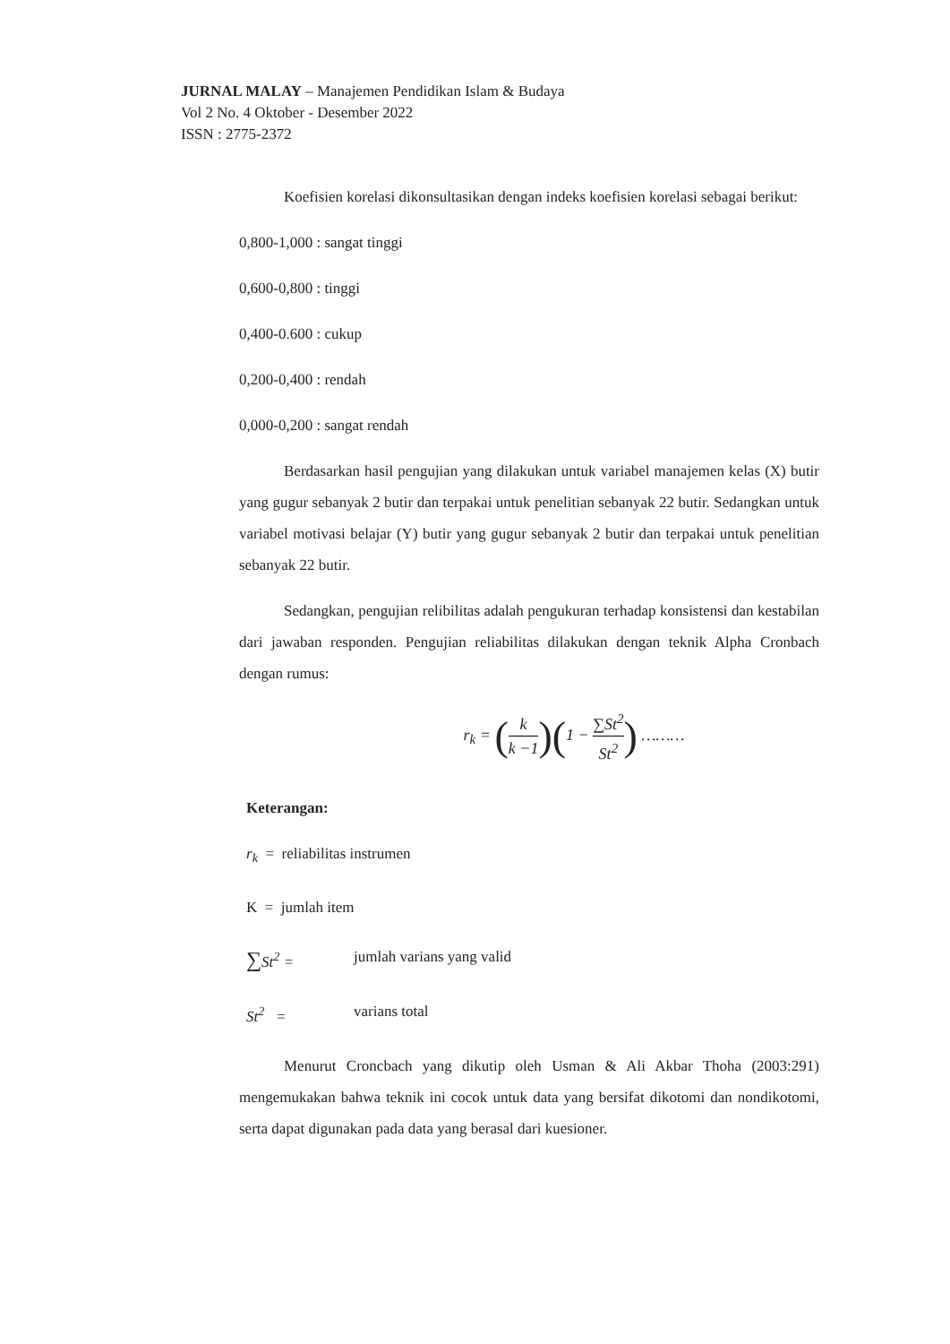JURNAL MALAY – Manajemen Pendidikan Islam & Budaya
Vol 2 No. 4 Oktober - Desember 2022
ISSN : 2775-2372
Koefisien korelasi dikonsultasikan dengan indeks koefisien korelasi sebagai berikut:
0,800-1,000 : sangat tinggi
0,600-0,800 : tinggi
0,400-0.600 : cukup
0,200-0,400 : rendah
0,000-0,200 : sangat rendah
Berdasarkan hasil pengujian yang dilakukan untuk variabel manajemen kelas (X) butir yang gugur sebanyak 2 butir dan terpakai untuk penelitian sebanyak 22 butir. Sedangkan untuk variabel motivasi belajar (Y) butir yang gugur sebanyak 2 butir dan terpakai untuk penelitian sebanyak 22 butir.
Sedangkan, pengujian relibilitas adalah pengukuran terhadap konsistensi dan kestabilan dari jawaban responden. Pengujian reliabilitas dilakukan dengan teknik Alpha Cronbach dengan rumus:
r<sub>k</sub> = (k k −1)(1 − ∑St<sup>2</sup> St<sup>2</sup>) ………
Keterangan:
r<sub>k</sub> = reliabilitas instrumen
K = jumlah item
∑St<sup>2</sup> = jumlah varians yang valid
St<sup>2</sup> = varians total
Menurut Croncbach yang dikutip oleh Usman & Ali Akbar Thoha (2003:291) mengemukakan bahwa teknik ini cocok untuk data yang bersifat dikotomi dan nondikotomi, serta dapat digunakan pada data yang berasal dari kuesioner.